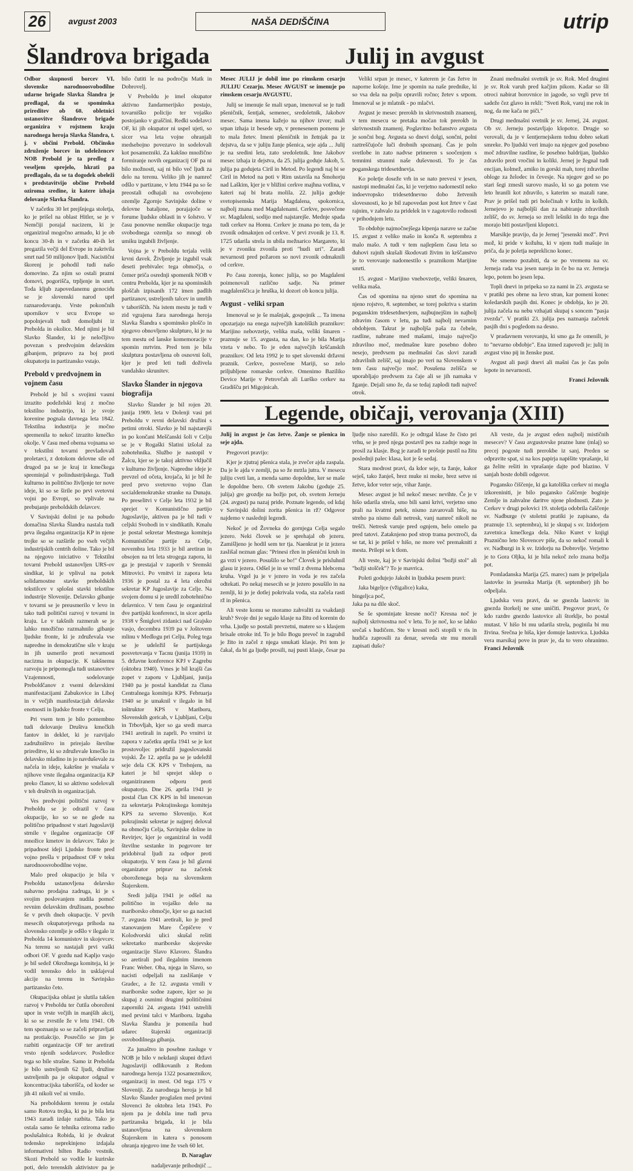26 avgust 2003 NAŠA DEDIŠČINA utrip
Šlandrova brigada
Odbor skupnosti borcev VI. slovenske narodnoosvobodilne udarne brigade Slavka Šlandra je predlagal, da se spominska prireditev ob 60. obletnici ustanovitve Šlandrove brigade organizira v rojstnem kraju narodnega heroja Slavka Šlandra, t. j. v občini Prebold. Občinsko združenje borcev in udeležencev NOB Prebold je ta predlog z veseljem sprejelo, hkrati pa predlagalo, da se ta dogodek obeleži s predstavitvijo občine Prebold oziroma sredine, iz katere izhaja delovanje Slavka Šlandra.
V začetku 30 let prejšnjega stoletja, ko je prišel na oblast Hitler, se je v Nemčiji porajal nacizem, ki je organiziral mogočno armado, ki je ob koncu 30-ih in v začetku 40-ih let pregazila večji del Evrope in zakrivila smrt nad 50 milijonov ljudi. Nacistični škorenj je pohodil tudi našo domovino. Za njim so ostali prazni domovi, pogorišča, trpljenje in smrt. Toda kljub zapovedanemu genocidu se je slovenski narod uprl raznarodovanju. Vrste pokončnih upornikov v srcu Evrope so popolnjevali tudi domoljubi iz Prebolda in okolice. Med njimi je bil Slavko Šlander, ki je neločljivo povezan s predvojnim delavskim gibanjem, pripravo za boj proti okupatorju in partizansko vstajo.
Prebold v predvojnem in vojnem času
Prebold je bil s svojimi vasmi izrazito podeželski kraj z močno tekstilno industrijo, ki je svoje korenine pognala davnega leta 1842. Tekstilna industrija je močno spremenila to nekoč izrazito kmečko okolje. V času med obema vojnama so v tekstilni tovarni prevladovali proletarci, z dotokom delovne sile od drugod pa se je kraj iz kmečkega spreminjal v polindustrijskega. Tudi kulturno in politično življenje ter nove ideje, ki so se širile po prvi svetovni vojni po Evropi, so vplivale na prebujanje preboldskih delavcev.
V Savinjski dolini je na pobudo domačina Slavka Šlandra nastala tudi prva ilegalna organizacija KP in njene trojke so se razširile po vseh večjih industrijskih centrih doline. Tako je bil na njegovo iniciativo v Tekstilni tovarni Prebold ustanovljen URS-ov sindikat, ki je vplival na potek solidarnostne stavke preboldskih tekstilcev v splošni stavki tekstilne industrije Slovenije. Delavsko gibanje v tovarni se je preusmerilo v levo in tako tudi politični razvoj v tovarni in kraju. Le v takšnih razmerah se je lahko množično razmahnilo gibanje ljudske fronte, ki je združevala vse napredne in demokratične sile v kraju in jih usmerilo proti nevarnosti nacizma in okupacije. K takšnemu razvoju je pripomogla tudi ustanovitev Vzajemnosti, sodelovanje Preboldčanov z vsemi delavskimi manifestacijami Zabukovice in Liboj in v večjih manifestacijah delavske enotnosti in ljudske fronte v Celju.
Pri vsem tem je bilo pomembno tudi delovanje Društva kmečkih fantov in deklet, ki je razvijalo zadružništvo in prirejalo številne prireditve, ki so združevale kmečko in delavsko mladino in jo navduševale za načela in ideje, kakršne je vnašala v njihove vrste ilegalna organizacija KP preko članov, ki so aktivno sodelovali v teh društvih in organizacijah.
Ves predvojni politični razvoj v Preboldu se je odrazil v času okupacije, ko so se ne glede na politično pripadnost v stari Jugoslaviji strnile v ilegalne organizacije OF množice kmetov in delavcev. Tako je pripadnost ideji Ljudske fronte pred vojno prešla v pripadnost OF v teku narodnoosvobodilne vojne.
Malo pred okupacijo je bila v Preboldu ustanovljena delavsko nabavno prodajna zadruga, ki je s svojim poslovanjem nudila pomoč revnim delavskim družinam, posebno še v prvih dneh okupacije. V prvih mesecih okupatorjevega prihoda na slovensko ozemlje je odšlo v ilegalo iz Prebolda 14 komunistov in skojevcev. Na terenu so nastajali prvi vaški odbori OF. V gozdu nad Kapljo vasjo je bil sedež Okrožnega komiteja, ki je vodil terensko delo in usklajeval akcije na terenu in Savinjsko partizansko četo.
Okupacijska oblast je slutila takšen razvoj v Preboldu ter čutila oboroženi upor in vrste večjih in manjših akcij, ki so se zvrstile že v letu 1941. Ob tem spoznanju so se začeli pripravljati na protiakcijo. Posrečilo se jim je razbiti organizacije OF ter aretirati vrsto njenih sodelavcev. Posledice tega so bile strašne. Samo iz Prebolda je bilo ustreljenih 62 ljudi, družine ustreljenih pa je okupator odgnal v koncentracijska taborišča, od koder se jih 41 nikoli več ni vrnilo.
Na preboldskem terenu je ostala samo Rotova trojka, ki pa je bila leta 1943 zaradi izdaje razbita. Tako je ostala samo še tehnika oziroma radio poslušalnica Robida, ki je dvakrat tedensko neprekinjeno izdajala informativni bilten Radio vestnik. Skozi Prebold so vodile le kurirske poti, delo terenskih aktivistov pa je bilo čutiti le na področju Matk in Dobrovelj.
V Preboldu je imel okupator aktivno žandarmerijsko postajo, tovarniško policijo ter vojaško postojanko v graščini. Redki sodelavci OF, ki jih okupator ni uspel ujeti, so sicer vsa leta vojne ohranjali medsebojno povezavo in sodelovali kot posamezniki. Za kakšno množično formiranje novih organizacij OF pa ni bilo možnosti, saj ni bilo več ljudi za delo na terenu. Veliko jih je namreč odšlo v partizane, v letu 1944 pa so še preostali odhajali na osvobojeno ozemlje Zgornje Savinjske doline v delovne bataljone, porajajoče se forume ljudske oblasti in v šolstvo. V času ponovne nemške okupacije tega svobodnega ozemlja so mnogi ob umiku izgubili življenje.
Vojna je v Preboldu terjala velik krvni davek. Življenje je izgubil vsak deseti prebivalec tega območja, o čemer priča osrednji spomenik NOB v centru Prebolda, kjer je na spominskih ploščah izpisanih 172 imen padlih partizanov, ustreljenih talcev in umrlih v taboriščih. Na istem mestu je tudi v zid vgrajena žara narodnega heroja Slavka Šlandra s spominsko ploščo in njegovo obnovljeno skulpturo, ki je na tem mestu od lanske komemoracije v spomin mrtvim. Pred tem je bila skulptura postavljena ob osnovni šoli, kjer je pred leti tudi doživela vandalsko skrunitev.
Slavko Šlander in njegova biografija
Slavko Šlander je bil rojen 20. junija 1909. leta v Dolenji vasi pri Preboldu v revni delavski družini s petimi otroki. Slavko je bil najstarejši in po končani Meščanski šoli v Celju se je v Rogaški Slatini izšolal za zobotehnika. Službo je nastopil v Žalcu, kjer se je takoj aktivno vključil v kulturno življenje. Napredne ideje je prevzel od očeta, krojača, ki je bil že pred prvo svetovno vojno član socialdemokratske stranke na Dunaju. Po preselitvi v Celje leta 1932 je bil sprejet v Komunistično partijo Jugoslavije, aktiven pa je bil tudi v celjski Svobodi in v sindikatih. Kmalu je postal sekretar Mestnega komiteja Komunistične partije za Celje, novembra leta 1933 je bil aretiran in obsojen na tri leta strogega zapora, ki ga je prestajal v zaporih v Sremski Mitrovici. Po vrnitvi iz zapora leta 1936 je postal za 4 leta okrožni sekretar KP Jugoslavije za Celje. Na svojem domu si je uredil zobotehnično delavnico. V tem času je organiziral dve partijski konferenci, in sicer aprila 1938 v Šmiglovi zidanici nad Grajsko vasjo, decembra 1939 pa v Joštovem mlinu v Medlogu pri Celju. Poleg tega se je udeležil še partijskega posvetovanja v Tacnu (junija 1939) in 5. državne konference KPJ v Zagrebu (oktobra 1940). Vmes je bil krajši čas zopet v zaporu v Ljubljani, junija 1940 pa je postal kandidat za člana Centralnega komiteja KPS. Februarja 1940 se je umaknil v ilegalo in bil inštruktor KPS v Mariboru, Slovenskih goricah, v Ljubljani, Celju in Trbovljah, kjer so ga sredi marca 1941 aretirali in zaprli. Po vrnitvi iz zapora v začetku aprila 1941 se je kot prostovoljec pridružil jugoslovanski vojski. Že 12. aprila pa se je udeležil seje dela CK KPS v Trebnjem, na kateri je bil sprejet sklep o organiziranem odporu proti okupatorju. Dne 26. aprila 1941 je postal član CK KPS in bil imenovan za sekretarja Pokrajinskega komiteja KPS za severno Slovenijo. Kot pokrajinski sekretar je najprej deloval na območju Celja, Savinjske doline in Revirjev, kjer je organiziral in vodil številne sestanke in pogovore ter pridobival ljudi za odpor proti okupatorju. V tem času je bil glavni organizator priprav na začetek oboroženega boja na slovenskem Štajerskem.
Sredi julija 1941 je odšel na politično in vojaško delo na mariborsko območje, kjer so ga nacisti 7. avgusta 1941 aretirali, ko je pred stanovanjem Mare Čepičeve v Kolodvorski ulici skušal rešiti sekretarko mariborske skojevske organizacije Slavo Klavoro. Šlandra so aretirali pod ilegalnim imenom Franc Weber. Oba, njega in Slavo, so nacisti odpeljali na zaslišanje v Gradec, a že 12. avgusta vrnili v mariborske sodne zapore, kjer so ju skupaj z osmimi drugimi političnimi zaporniki 24. avgusta 1941 ustrelili med prvimi talci v Mariboru. Izguba Slavka Šlandra je pomenila hud udarec štajerski organizaciji osvobodilnega gibanja.
Za junaštvo in posebne zasluge v NOB je bilo v nekdanji skupni državi Jugoslaviji odlikovanih z Redom narodnega heroja 1322 posameznikov, organizacij in mest. Od tega 175 v Sloveniji. Za narodnega heroja je bil Slavko Šlander proglašen med prvimi Slovenci že oktobra leta 1943. Po njem pa je dobila ime tudi prva partizanska brigada, ki je bila ustanovljena na slovenskem Štajerskem in katera s ponosom ohranja njegovo ime že vseh 60 let.
D. Naraglav
nadaljevanje prihodnjič ...
Julij in avgust
Mesec JULIJ je dobil ime po rimskem cesarju JULIJU Cezarju. Mesec AVGUST se imenuje po rimskem cesarju AVGUSTU.
Julij se imenuje še mali srpan, imenoval se je tudi pšeničnik, šentjak, semenec, sredoletnik, Jakobov mesec. Sama imena kažejo na njihov izvor; mali srpan izhaja iz besede srp, v prenesenem pomenu je to mala žetev. Imeni pšeničnik in žetnjak pa iz dejstva, da se v juliju žanje pšenica, seje ajda ... Julij je na sredini leta, zato sredoletnik. Ime Jakobov mesec izhaja iz dejstva, da 25. julija goduje Jakob, 5. julija pa godujeta Ciril in Metod. Po legendi naj bi se Ciril in Metod na poti v Rim ustavila na Šmohorju nad Laškim, kjer je v bližini cerkve majhna votlina, v kateri naj bi brata molila. 22. julija goduje svetopisemska Marija Magdalena, spokornica, najbolj znana med Magdalenami. Cerkve, posvečene sv. Magdaleni, sodijo med najstarejše. Mednje spada tudi cerkev na Homu. Cerkev je znana po tem, da je zvonik odmaknjen od cerkve. V prvi zvonik je 13. 8. 1725 udarila strela in ubila mežnarico Margareto, ki je v zvoniku zvonila proti "hudi uri". Zaradi nevarnosti pred požarom so novi zvonik odmaknili od cerkve.
Po času zorenja, konec julija, so po Magdaleni poimenovali različno sadje. Na primer magdalenščica je hruška, ki dozori ob koncu julija.
Avgust - veliki srpan
Imenoval se je še mašnjak, gospojnik ... Ta imena opozarjajo na enega največjih katoliških praznikov: Marijino nebovzetje, velika maša, veliki šmaren - praznuje se 15. avgusta, na dan, ko je bila Marija vzeta v nebo. To je eden največjih krščanskih praznikov. Od leta 1992 je to spet slovenski državni praznik. Cerkve, posvečene Mariji, so zelo priljubljene romarske cerkve. Omenimo Baziliko Device Marije v Petrovčah ali Lurško cerkev na Gradišču pri Migojnicah.
Veliki srpan je mesec, v katerem je čas žetve in naporne košnje. Ime je spomin na naše prednike, ki so vsa dela na polju opravili ročno; žetev s srpom. Imenoval se je mlatnik - po mlačvi.
Avgust je mesec prerokb in skrivnostnih znamenj, v tem mesecu se pretaka močan tok prerokb in skrivnostnih znamenj. Poglavitno božanstvo avgusta je sončni bog. Avgusta so dnevi dolgi, sončni, polni raztreščujoče luči drobnih spoznanj. Čas je poln svetlobe in zato nadvse primeren s soočenjem s temnimi stranmi naše duševnosti. To je čas poganskega tridesetdnevja.
Ko poletje doseže vrh in se nato prevesi v jesen, nastopi medmašni čas, ki je verjetno nadomestil neko indoevropsko tridesetdnevno dobo žetvenih slovesnosti, ko je bil zapovedan post kot žrtev v čast rajnim, v zahvalo za pridelek in v zagotovilo rodnosti v prihodnjem letu.
To obdobje najmočnejšega kipenja narave se začne 15. avgust z veliko mašo in konča 8. septembra z malo mašo. A tudi v tem najlepšem času leta so duhovi rajnih skušali škodovati živim in krščanstvo je to verovanje nadomestilo s praznikom Marijine smrti.
15. avgust - Marijino vnebovzetje, veliki šmaren, velika maša.
Čas od spomina na njeno smrt do spomina na njeno rojstvo, 8. september, se torej pokriva s starim poganskim tridesetdnevjem, najbujnejšim in najbolj zdravim časom v letu, pa tudi najbolj nevarnim obdobjem. Takrat je najboljša paša za čebele, rastline, nabrane med mašami, imajo največjo zdravilno moč, medmašne kure posebno dobro nesejo, predvsem pa medmašni čas slovi zaradi zdravilnih zelišč, saj imajo po veri na Slovenskem v tem času največjo moč. Posušena zelišča se uporabljajo predvsem za čaje ali se jih namaka v žganje. Dejali smo že, da se tedaj zaplodi tudi največ otrok.
Znani medmašni svetnik je sv. Rok. Med drugimi je sv. Rok varuh pred kačjim pikom. Kadar so šli otroci nabirat borovnice in jagode, so vrgli prve tri sadeže čez glavo in rekli: "Sveti Rok, varuj me rok in nog, da me kača ne piči."
Drugi medmašni svetnik je sv. Jernej, 24. avgust. Ob sv. Jerneju postavljajo klopotce. Drugje so verovali, da je v šentjernejskem tednu dobro sekati smreke. Po ljudski veri imajo na njegov god posebno moč zdravilne rastline, še posebno baldrijan, ljudsko zdravilo proti vročini in koliki. Jernej je žegnal tudi encijan, kolmež, arniko in gorski mah, torej zdravilne obloge za želodec in čevesje. Na njegov god so po stari šegi zmesli surovo maslo, ki so ga potem vse leto hranili kot zdravilo, s katerim so mazali rane. Prav je prišel tudi pri bolečinah v križu in kolkih. Jernejevo je najboljši dan za nabiranje zdravilnih zelišč, do sv. Jerneja so zreli lešniki in do tega dne morajo biti postavljeni klopotci.
Marsikje pravijo, da je Jernej "jesenski mož". Prvi mož, ki pride v kožuhu, ki v njem tudi mašuje in priča, da je poletja nepreklicno konec.
Ne smemo pozabiti, da se po vremenu na sv. Jerneja rada vsa jesen nareja in če bo na sv. Jerneja lepo, potem bo jesen lepa.
Topli dnevi in pripeka so za nami in 23. avgusta se v pratiki pes obrne na levo stran, kar pomeni konec koledarskih pasjih dni. Konec je obdobja, ko je 20. julija začela na nebu vzhajati skupaj s soncem "pasja zvezda". V pratiki 23. julija pes naznanja začetek pasjih dni s pogledom na desno.
V pradavnem verovanju, ki smo ga že omenili, je to "nevarno obdobje". Ena izmed zapovedi je: julij in avgust vino pij in ženske pust.
Avgust ali pasji dnevi ali mašni čas je čas poln lepote in nevarnosti.
Franci Ježovnik
Legende, običaji, verovanja (XIII)
Julij in avgust je čas žetve. Žanje se pšenica in seje ajda.
Pregovori pravijo:
Kjer je zjutraj pšenica stala, je zvečer ajda zaspala. Da je le ajda v zemlji, pa so že mrzla jutra. V mesecu juliju cveti lan, a menda samo dopoldne, ker se maše le dopoldne bero. Ob svetem Jakobu (goduje 25. julija) gre grozdje na božjo pot, ob. svetem Jerneju (24. avgust) pa nazaj pride. Poznate legendo, od kdaj v Savinjski dolini zorita pšenica in rž? Odgovor najdemo v naslednji legendi.
Nekoč je od Žovneka do gornjega Celja segalo jezero. Neki človek se je sprehajal ob jezeru. Zamišljeno je hodil sem ter tja. Naenkrat je iz jezera zaslišal neznan glas: "Prinesi ržen in pšenični kruh in ga vrzi v jezero. Posušilo se bo!" Človek je prisluhnil glasu iz jezera. Odšel je in se vrnil z dvema hlebcema kruha. Vrgel ju je v jezero in voda je res začela odtekati. Po nekaj mesecih se je jezero posušilo in na zemlji, ki jo je dotlej pokrivala voda, sta začela rasti rž in pšenica.
Ali veste komu se moramo zahvaliti za vsakdanji kruh? Svoje dni je segalo klasje na žitu od korenin do vrha. Ljudje so postali prevzetni, matere so s klasjem brisale otroke itd. To je bilo Bogu preveč in zagrabil je žito in začel z njega smukati klasje. Pri tem je čakal, da bi ga ljudje prosili, naj pusti klasje, česar pa ljudje niso naredili. Ko je odtrgal klase že čisto pri vrhu, se je pred njega postavil pes na zadnje noge in prosil za klasje. Bog je zaradi te prošnje pustil na žitu poslednji palec klasa, kot je še sedaj.
Stara modrost pravi, da kdor seje, ta žanje, kakor seješ, tako žanješ, brez muke ni moke, brez setve ni žetve, kdor veter seje, vihar žanje.
Mesec avgust je bil nekoč mesec nevihte. Če je v hišo udarila strela, smo bili sami krivi, verjetno smo prali na kvatrni petek, nismo zavarovali hiše, na streho pa nismo dali netresk, vanj namreč nikoli ne trešči. Netresk varuje pred ognjem, belo omelo pa pred tatovi. Zataknjeno pod strop trama povzroči, da se tat, ki je prišel v hišo, ne more več premakniti z mesta. Prilepi se k tlom.
Ali veste, kaj je v Savinjski dolini "božji stol" ali "božji stolček"? To je mavrica.
Poleti godujejo Jakobi in ljudska pesem pravi:
Jaka bigeljce (vžigalice) kaka,
bingeljca poč,
Jaka pa na dile skoč.
Se še spominjate kresne noči? Kresna noč je najbolj skrivnostna noč v letu. To je noč, ko se lahko srečaš s hudičem. Ste v kresni noči stopili v ris in hudiča zaprosili za denar, seveda ste mu morali zapisati dušo?
Ali veste, da je avgust eden najbolj mističnih mesecev? V času avgustovske prazne lune (mlaj) so precej pogoste tudi prerokbe iz sanj. Preden se odpravite spat, si na kos papirja napišite vprašanje, ki ga želite rešiti in vprašanje dajte pod blazino. V sanjah boste dobili odgovor.
Pogansko čiščenje, ki ga katoliška cerkev ni mogla izkoreniniti, je bilo pogansko čaščenje boginje Zemlje in zahvalne daritve njene plodnosti. Zato je Cerkev v drugi polovici 19. stoletja odobrila čaščenje sv. Nadburge (v stoletni pratiki je zapisano, da praznuje 13. septembra), ki je skupaj s sv. Izidorjem zavetnica kmečkega dela. Niko Kuret v knjigi Praznično leto Slovencev piše, da so nekoč romali k sv. Nadburgi in k sv. Izidorju na Dobrovlje. Verjetno je to Gora Oljka, ki je bila nekoč zelo znana božja pot.
Pomladanska Marija (25. marec) nam je pripeljala lastovke in jesenska Marija (8. september) jih bo odpeljala.
Ljudska vera pravi, da se gnezda lastovic in gnezda štorkelj ne sme uničiti. Pregovor pravi, če kdo razdre gnezdo lastovice ali štorklje, bo postal mutast. V hišo bi mu udarila strela, poginila bi mu živina. Srečna je hiša, kjer domuje lastovica. Ljudska vera marsikaj pove in prav je, da to vero ohranimo. Franci Ježovnik